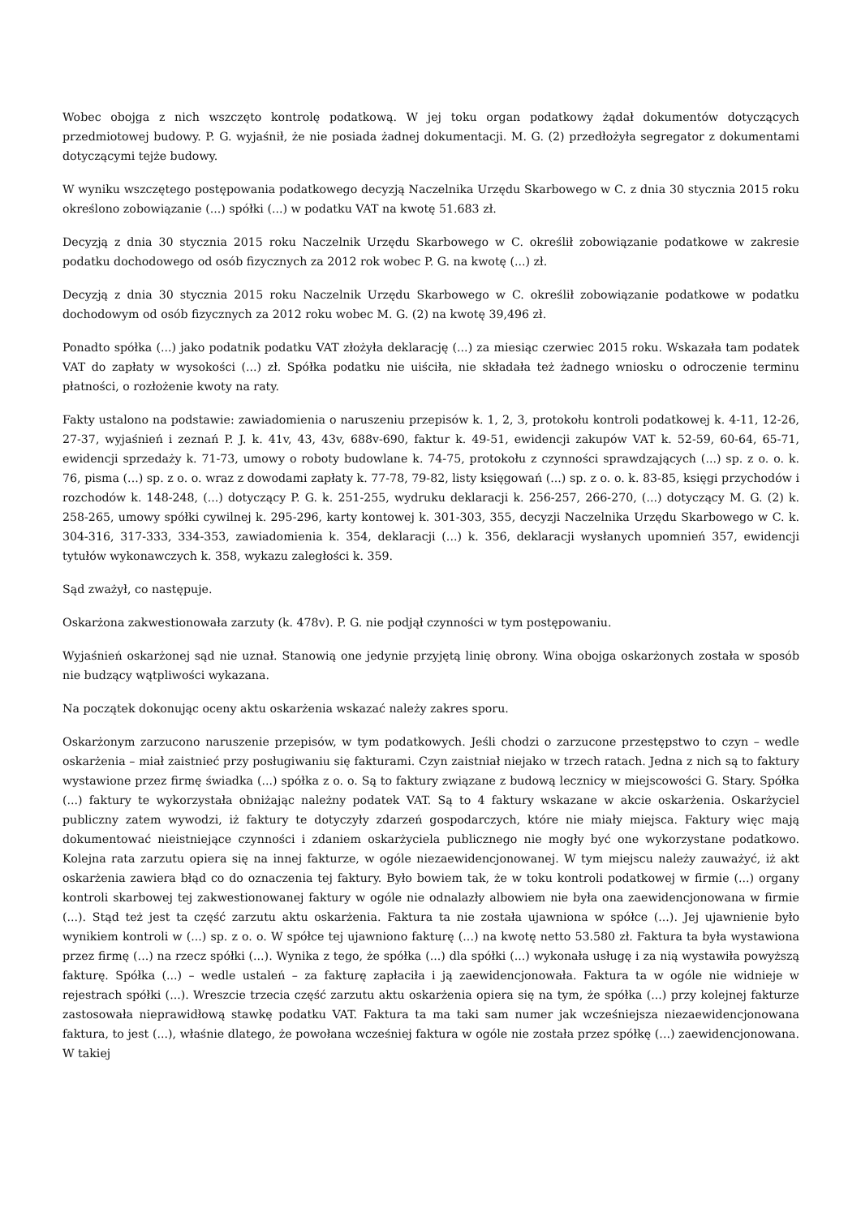Wobec obojga z nich wszczęto kontrolę podatkową. W jej toku organ podatkowy żądał dokumentów dotyczących przedmiotowej budowy. P. G. wyjaśnił, że nie posiada żadnej dokumentacji. M. G. (2) przedłożyła segregator z dokumentami dotyczącymi tejże budowy.
W wyniku wszczętego postępowania podatkowego decyzją Naczelnika Urzędu Skarbowego w C. z dnia 30 stycznia 2015 roku określono zobowiązanie (...) spółki (...) w podatku VAT na kwotę 51.683 zł.
Decyzją z dnia 30 stycznia 2015 roku Naczelnik Urzędu Skarbowego w C. określił zobowiązanie podatkowe w zakresie podatku dochodowego od osób fizycznych za 2012 rok wobec P. G. na kwotę (...) zł.
Decyzją z dnia 30 stycznia 2015 roku Naczelnik Urzędu Skarbowego w C. określił zobowiązanie podatkowe w podatku dochodowym od osób fizycznych za 2012 roku wobec M. G. (2) na kwotę 39,496 zł.
Ponadto spółka (...) jako podatnik podatku VAT złożyła deklarację (...) za miesiąc czerwiec 2015 roku. Wskazała tam podatek VAT do zapłaty w wysokości (...) zł. Spółka podatku nie uiściła, nie składała też żadnego wniosku o odroczenie terminu płatności, o rozłożenie kwoty na raty.
Fakty ustalono na podstawie: zawiadomienia o naruszeniu przepisów k. 1, 2, 3, protokołu kontroli podatkowej k. 4-11, 12-26, 27-37, wyjaśnień i zeznań P. J. k. 41v, 43, 43v, 688v-690, faktur k. 49-51, ewidencji zakupów VAT k. 52-59, 60-64, 65-71, ewidencji sprzedaży k. 71-73, umowy o roboty budowlane k. 74-75, protokołu z czynności sprawdzających (...) sp. z o. o. k. 76, pisma (...) sp. z o. o. wraz z dowodami zapłaty k. 77-78, 79-82, listy księgowań (...) sp. z o. o. k. 83-85, księgi przychodów i rozchodów k. 148-248, (...) dotyczący P. G. k. 251-255, wydruku deklaracji k. 256-257, 266-270, (...) dotyczący M. G. (2) k. 258-265, umowy spółki cywilnej k. 295-296, karty kontowej k. 301-303, 355, decyzji Naczelnika Urzędu Skarbowego w C. k. 304-316, 317-333, 334-353, zawiadomienia k. 354, deklaracji (...) k. 356, deklaracji wysłanych upomnień 357, ewidencji tytułów wykonawczych k. 358, wykazu zaległości k. 359.
Sąd zważył, co następuje.
Oskarżona zakwestionowała zarzuty (k. 478v). P. G. nie podjął czynności w tym postępowaniu.
Wyjaśnień oskarżonej sąd nie uznał. Stanowią one jedynie przyjętą linię obrony. Wina obojga oskarżonych została w sposób nie budzący wątpliwości wykazana.
Na początek dokonując oceny aktu oskarżenia wskazać należy zakres sporu.
Oskarżonym zarzucono naruszenie przepisów, w tym podatkowych. Jeśli chodzi o zarzucone przestępstwo to czyn – wedle oskarżenia – miał zaistnieć przy posługiwaniu się fakturami. Czyn zaistniał niejako w trzech ratach. Jedna z nich są to faktury wystawione przez firmę świadka (...) spółka z o. o. Są to faktury związane z budową lecznicy w miejscowości G. Stary. Spółka (...) faktury te wykorzystała obniżając należny podatek VAT. Są to 4 faktury wskazane w akcie oskarżenia. Oskarżyciel publiczny zatem wywodzi, iż faktury te dotyczyły zdarzeń gospodarczych, które nie miały miejsca. Faktury więc mają dokumentować nieistniejące czynności i zdaniem oskarżyciela publicznego nie mogły być one wykorzystane podatkowo. Kolejna rata zarzutu opiera się na innej fakturze, w ogóle niezaewidencjonowanej. W tym miejscu należy zauważyć, iż akt oskarżenia zawiera błąd co do oznaczenia tej faktury. Było bowiem tak, że w toku kontroli podatkowej w firmie (...) organy kontroli skarbowej tej zakwestionowanej faktury w ogóle nie odnalazły albowiem nie była ona zaewidencjonowana w firmie (...). Stąd też jest ta część zarzutu aktu oskarżenia. Faktura ta nie została ujawniona w spółce (...). Jej ujawnienie było wynikiem kontroli w (...) sp. z o. o. W spółce tej ujawniono fakturę (...) na kwotę netto 53.580 zł. Faktura ta była wystawiona przez firmę (...) na rzecz spółki (...). Wynika z tego, że spółka (...) dla spółki (...) wykonała usługę i za nią wystawiła powyższą fakturę. Spółka (...) – wedle ustaleń – za fakturę zapłaciła i ją zaewidencjonowała. Faktura ta w ogóle nie widnieje w rejestrach spółki (...). Wreszcie trzecia część zarzutu aktu oskarżenia opiera się na tym, że spółka (...) przy kolejnej fakturze zastosowała nieprawidłową stawkę podatku VAT. Faktura ta ma taki sam numer jak wcześniejsza niezaewidencjonowana faktura, to jest (...), właśnie dlatego, że powołana wcześniej faktura w ogóle nie została przez spółkę (...) zaewidencjonowana. W takiej